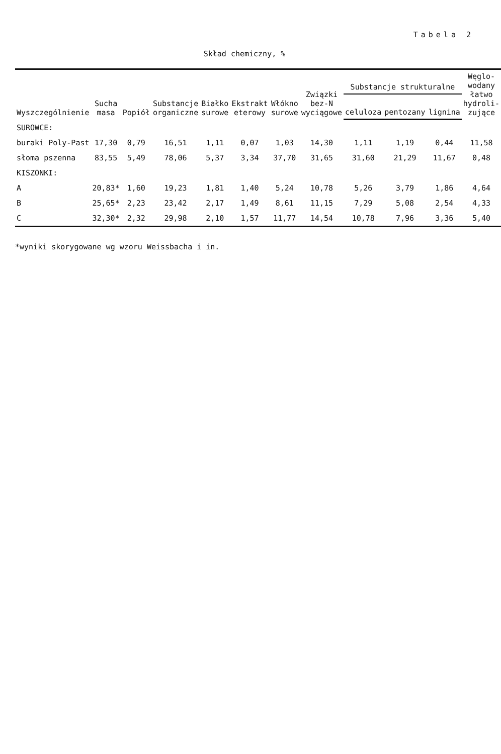Tabela 2
Skład chemiczny, %
| Wyszczególnienie | Sucha masa | Popiół | Substancje organiczne | Białko surowe | Ekstrakt eterowy | Włókno surowe | Związki bez-N wyciągowe | Substancje strukturalne | | | Węglo-wodany łatwo hydroli-zujące |
| --- | --- | --- | --- | --- | --- | --- | --- | --- | --- | --- | --- |
| | | | | | | | | celuloza | pentozany | lignina | |
| SUROWCE: | | | | | | | | | | | |
| buraki Poly-Past | 17,30 | 0,79 | 16,51 | 1,11 | 0,07 | 1,03 | 14,30 | 1,11 | 1,19 | 0,44 | 11,58 |
| słoma pszenna | 83,55 | 5,49 | 78,06 | 5,37 | 3,34 | 37,70 | 31,65 | 31,60 | 21,29 | 11,67 | 0,48 |
| KISZONKI: | | | | | | | | | | | |
| A | 20,83* | 1,60 | 19,23 | 1,81 | 1,40 | 5,24 | 10,78 | 5,26 | 3,79 | 1,86 | 4,64 |
| B | 25,65* | 2,23 | 23,42 | 2,17 | 1,49 | 8,61 | 11,15 | 7,29 | 5,08 | 2,54 | 4,33 |
| C | 32,30* | 2,32 | 29,98 | 2,10 | 1,57 | 11,77 | 14,54 | 10,78 | 7,96 | 3,36 | 5,40 |
*wyniki skorygowane wg wzoru Weissbacha i in.